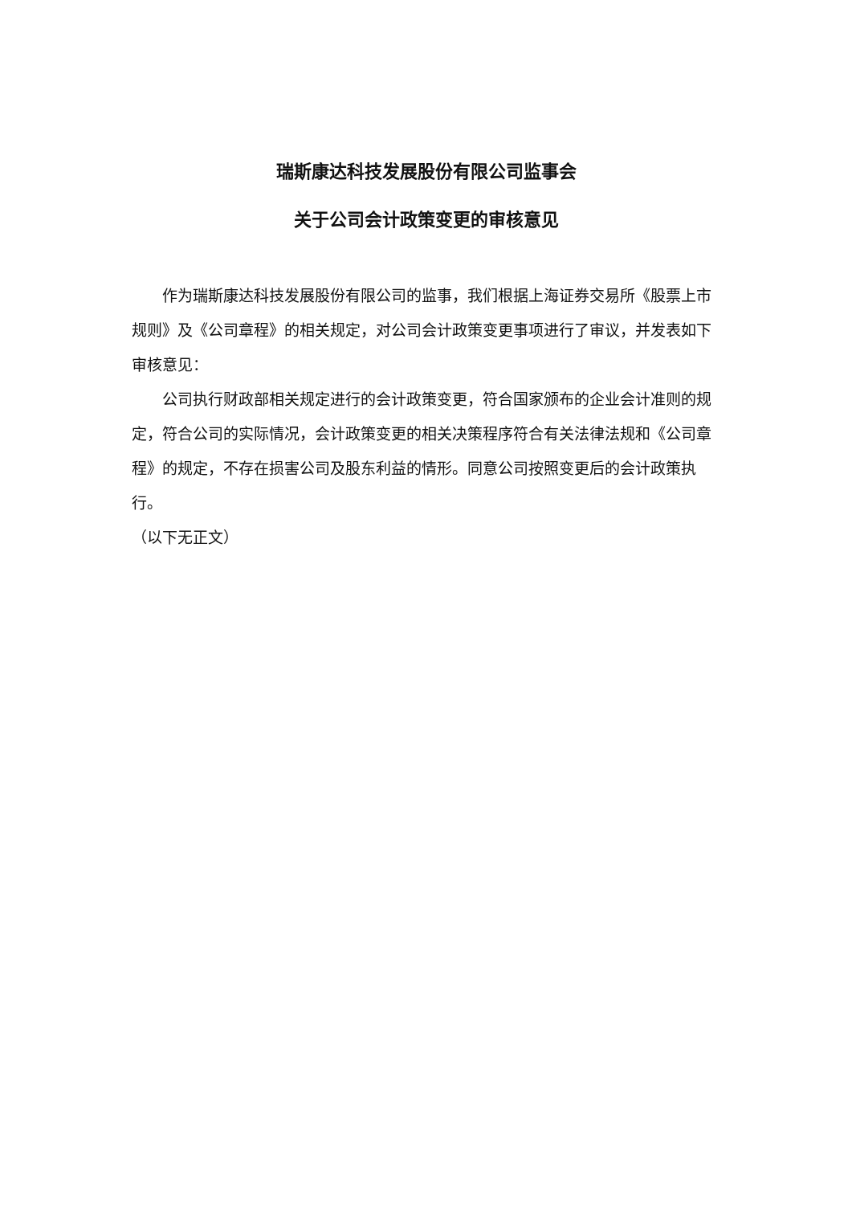瑞斯康达科技发展股份有限公司监事会
关于公司会计政策变更的审核意见
作为瑞斯康达科技发展股份有限公司的监事，我们根据上海证券交易所《股票上市规则》及《公司章程》的相关规定，对公司会计政策变更事项进行了审议，并发表如下审核意见：
公司执行财政部相关规定进行的会计政策变更，符合国家颁布的企业会计准则的规定，符合公司的实际情况，会计政策变更的相关决策程序符合有关法律法规和《公司章程》的规定，不存在损害公司及股东利益的情形。同意公司按照变更后的会计政策执行。
（以下无正文）